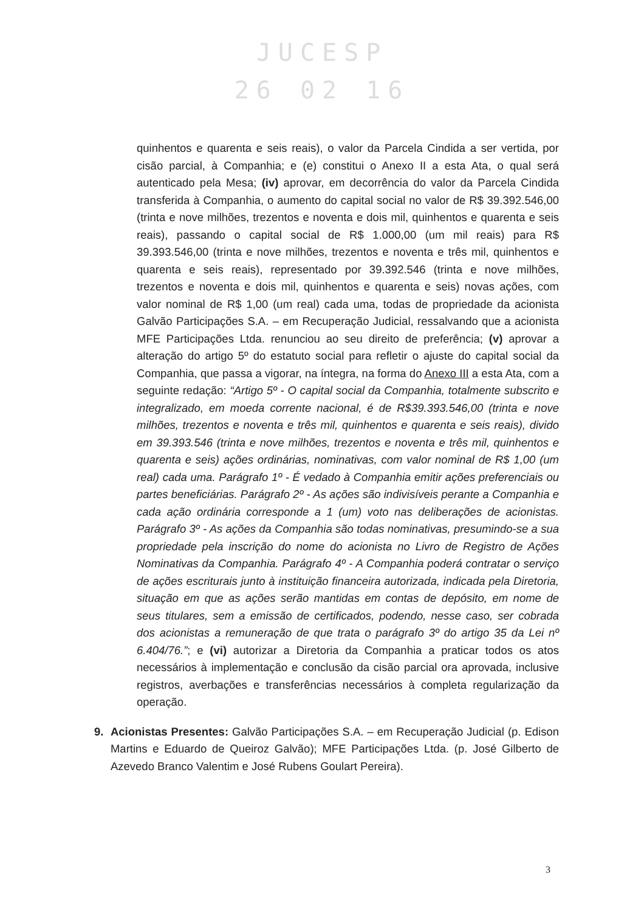JUCESP
26 02 16
quinhentos e quarenta e seis reais), o valor da Parcela Cindida a ser vertida, por cisão parcial, à Companhia; e (e) constitui o Anexo II a esta Ata, o qual será autenticado pela Mesa; (iv) aprovar, em decorrência do valor da Parcela Cindida transferida à Companhia, o aumento do capital social no valor de R$ 39.392.546,00 (trinta e nove milhões, trezentos e noventa e dois mil, quinhentos e quarenta e seis reais), passando o capital social de R$ 1.000,00 (um mil reais) para R$ 39.393.546,00 (trinta e nove milhões, trezentos e noventa e três mil, quinhentos e quarenta e seis reais), representado por 39.392.546 (trinta e nove milhões, trezentos e noventa e dois mil, quinhentos e quarenta e seis) novas ações, com valor nominal de R$ 1,00 (um real) cada uma, todas de propriedade da acionista Galvão Participações S.A. – em Recuperação Judicial, ressalvando que a acionista MFE Participações Ltda. renunciou ao seu direito de preferência; (v) aprovar a alteração do artigo 5º do estatuto social para refletir o ajuste do capital social da Companhia, que passa a vigorar, na íntegra, na forma do Anexo III a esta Ata, com a seguinte redação: “Artigo 5º - O capital social da Companhia, totalmente subscrito e integralizado, em moeda corrente nacional, é de R$39.393.546,00 (trinta e nove milhões, trezentos e noventa e três mil, quinhentos e quarenta e seis reais), divido em 39.393.546 (trinta e nove milhões, trezentos e noventa e três mil, quinhentos e quarenta e seis) ações ordinárias, nominativas, com valor nominal de R$ 1,00 (um real) cada uma. Parágrafo 1º - É vedado à Companhia emitir ações preferenciais ou partes beneficiárias. Parágrafo 2º - As ações são indivisíveis perante a Companhia e cada ação ordinária corresponde a 1 (um) voto nas deliberações de acionistas. Parágrafo 3º - As ações da Companhia são todas nominativas, presumindo-se a sua propriedade pela inscrição do nome do acionista no Livro de Registro de Ações Nominativas da Companhia. Parágrafo 4º - A Companhia poderá contratar o serviço de ações escriturais junto à instituição financeira autorizada, indicada pela Diretoria, situação em que as ações serão mantidas em contas de depósito, em nome de seus titulares, sem a emissão de certificados, podendo, nesse caso, ser cobrada dos acionistas a remuneração de que trata o parágrafo 3º do artigo 35 da Lei nº 6.404/76.”; e (vi) autorizar a Diretoria da Companhia a praticar todos os atos necessários à implementação e conclusão da cisão parcial ora aprovada, inclusive registros, averbações e transferências necessários à completa regularização da operação.
9. Acionistas Presentes: Galvão Participações S.A. – em Recuperação Judicial (p. Edison Martins e Eduardo de Queiroz Galvão); MFE Participações Ltda. (p. José Gilberto de Azevedo Branco Valentim e José Rubens Goulart Pereira).
3